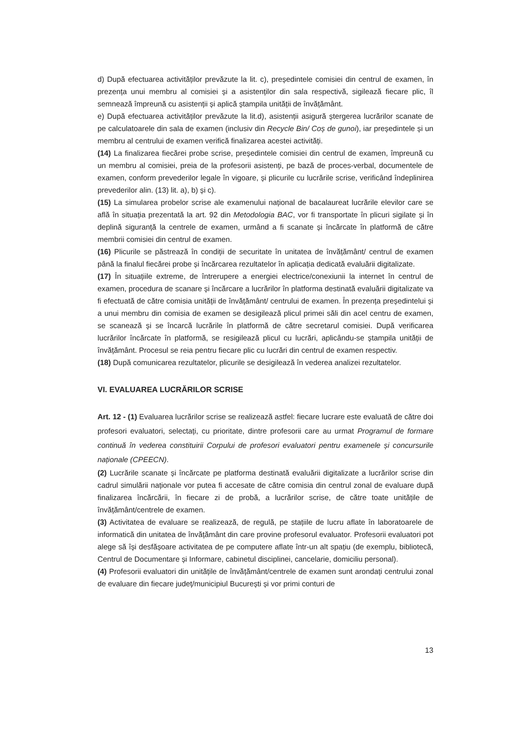d) După efectuarea activităților prevăzute la lit. c), președintele comisiei din centrul de examen, în prezența unui membru al comisiei și a asistenților din sala respectivă, sigilează fiecare plic, îl semnează împreună cu asistenții și aplică ștampila unității de învățământ.
e) După efectuarea activităților prevăzute la lit.d), asistenții asigură ștergerea lucrărilor scanate de pe calculatoarele din sala de examen (inclusiv din Recycle Bin/ Coș de gunoi), iar președintele și un membru al centrului de examen verifică finalizarea acestei activități.
(14) La finalizarea fiecărei probe scrise, președintele comisiei din centrul de examen, împreună cu un membru al comisiei, preia de la profesorii asistenți, pe bază de proces-verbal, documentele de examen, conform prevederilor legale în vigoare, și plicurile cu lucrările scrise, verificând îndeplinirea prevederilor alin. (13) lit. a), b) și c).
(15) La simularea probelor scrise ale examenului național de bacalaureat lucrările elevilor care se află în situația prezentată la art. 92 din Metodologia BAC, vor fi transportate în plicuri sigilate și în deplină siguranță la centrele de examen, urmând a fi scanate și încărcate în platformă de către membrii comisiei din centrul de examen.
(16) Plicurile se păstrează în condiții de securitate în unitatea de învățământ/ centrul de examen până la finalul fiecărei probe și încărcarea rezultatelor în aplicația dedicată evaluării digitalizate.
(17) În situațiile extreme, de întrerupere a energiei electrice/conexiunii la internet în centrul de examen, procedura de scanare și încărcare a lucrărilor în platforma destinată evaluării digitalizate va fi efectuată de către comisia unității de învățământ/ centrului de examen. În prezența președintelui și a unui membru din comisia de examen se desigilează plicul primei săli din acel centru de examen, se scanează și se încarcă lucrările în platformă de către secretarul comisiei. După verificarea lucrărilor încărcate în platformă, se resigilează plicul cu lucrări, aplicându-se ștampila unității de învățământ. Procesul se reia pentru fiecare plic cu lucrări din centrul de examen respectiv.
(18) După comunicarea rezultatelor, plicurile se desigilează în vederea analizei rezultatelor.
VI. EVALUAREA LUCRĂRILOR SCRISE
Art. 12 - (1) Evaluarea lucrărilor scrise se realizează astfel: fiecare lucrare este evaluată de către doi profesori evaluatori, selectați, cu prioritate, dintre profesorii care au urmat Programul de formare continuă în vederea constituirii Corpului de profesori evaluatori pentru examenele și concursurile naționale (CPEECN).
(2) Lucrările scanate și încărcate pe platforma destinată evaluării digitalizate a lucrărilor scrise din cadrul simulării naționale vor putea fi accesate de către comisia din centrul zonal de evaluare după finalizarea încărcării, în fiecare zi de probă, a lucrărilor scrise, de către toate unitățile de învățământ/centrele de examen.
(3) Activitatea de evaluare se realizează, de regulă, pe stațiile de lucru aflate în laboratoarele de informatică din unitatea de învățământ din care provine profesorul evaluator. Profesorii evaluatori pot alege să își desfășoare activitatea de pe computere aflate într-un alt spațiu (de exemplu, bibliotecă, Centrul de Documentare și Informare, cabinetul disciplinei, cancelarie, domiciliu personal).
(4) Profesorii evaluatori din unitățile de învățământ/centrele de examen sunt arondați centrului zonal de evaluare din fiecare județ/municipiul București și vor primi conturi de
13